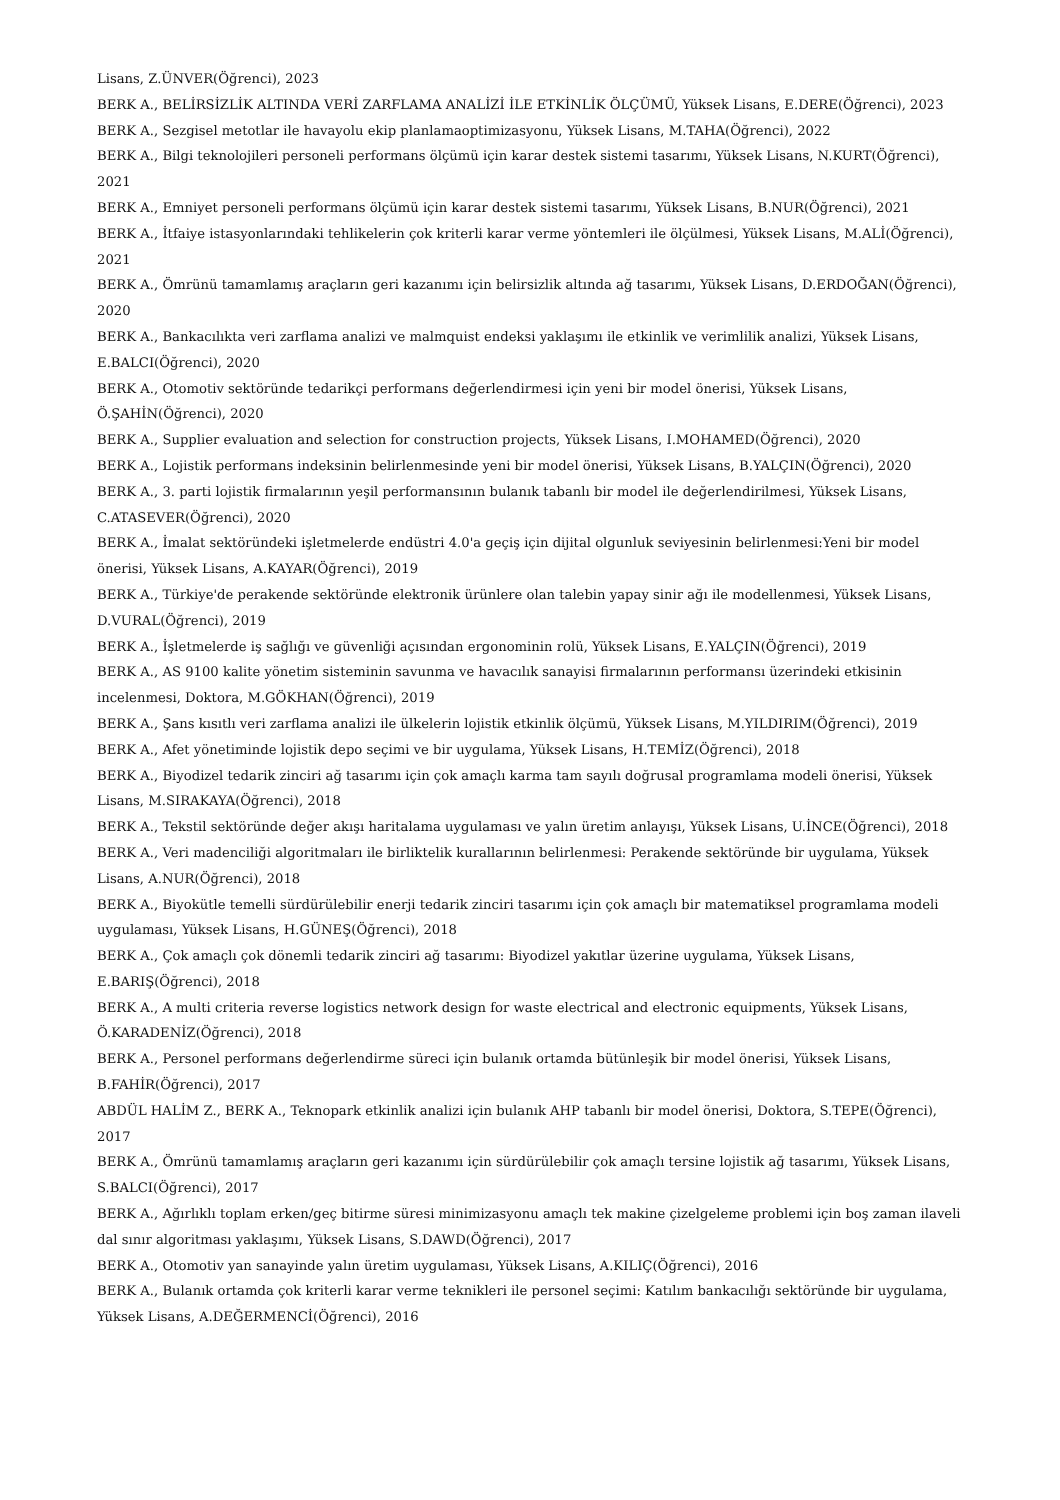Lisans, Z.ÜNVER(Öğrenci), 2023
BERK A., BELİRSİZLİK ALTINDA VERİ ZARFLAMA ANALİZİ İLE ETKİNLİK ÖLÇÜMÜ, Yüksek Lisans, E.DERE(Öğrenci), 2023
BERK A., Sezgisel metotlar ile havayolu ekip planlamaoptimizasyonu, Yüksek Lisans, M.TAHA(Öğrenci), 2022
BERK A., Bilgi teknolojileri personeli performans ölçümü için karar destek sistemi tasarımı, Yüksek Lisans, N.KURT(Öğrenci), 2021
BERK A., Emniyet personeli performans ölçümü için karar destek sistemi tasarımı, Yüksek Lisans, B.NUR(Öğrenci), 2021
BERK A., İtfaiye istasyonlarındaki tehlikelerin çok kriterli karar verme yöntemleri ile ölçülmesi, Yüksek Lisans, M.ALİ(Öğrenci), 2021
BERK A., Ömrünü tamamlamış araçların geri kazanımı için belirsizlik altında ağ tasarımı, Yüksek Lisans, D.ERDOĞAN(Öğrenci), 2020
BERK A., Bankacılıkta veri zarflama analizi ve malmquist endeksi yaklaşımı ile etkinlik ve verimlilik analizi, Yüksek Lisans, E.BALCI(Öğrenci), 2020
BERK A., Otomotiv sektöründe tedarikçi performans değerlendirmesi için yeni bir model önerisi, Yüksek Lisans, Ö.ŞAHİN(Öğrenci), 2020
BERK A., Supplier evaluation and selection for construction projects, Yüksek Lisans, I.MOHAMED(Öğrenci), 2020
BERK A., Lojistik performans indeksinin belirlenmesinde yeni bir model önerisi, Yüksek Lisans, B.YALÇIN(Öğrenci), 2020
BERK A., 3. parti lojistik firmalarının yeşil performansının bulanık tabanlı bir model ile değerlendirilmesi, Yüksek Lisans, C.ATASEVER(Öğrenci), 2020
BERK A., İmalat sektöründeki işletmelerde endüstri 4.0'a geçiş için dijital olgunluk seviyesinin belirlenmesi:Yeni bir model önerisi, Yüksek Lisans, A.KAYAR(Öğrenci), 2019
BERK A., Türkiye'de perakende sektöründe elektronik ürünlere olan talebin yapay sinir ağı ile modellenmesi, Yüksek Lisans, D.VURAL(Öğrenci), 2019
BERK A., İşletmelerde iş sağlığı ve güvenliği açısından ergonominin rolü, Yüksek Lisans, E.YALÇIN(Öğrenci), 2019
BERK A., AS 9100 kalite yönetim sisteminin savunma ve havacılık sanayisi firmalarının performansı üzerindeki etkisinin incelenmesi, Doktora, M.GÖKHAN(Öğrenci), 2019
BERK A., Şans kısıtlı veri zarflama analizi ile ülkelerin lojistik etkinlik ölçümü, Yüksek Lisans, M.YILDIRIM(Öğrenci), 2019
BERK A., Afet yönetiminde lojistik depo seçimi ve bir uygulama, Yüksek Lisans, H.TEMİZ(Öğrenci), 2018
BERK A., Biyodizel tedarik zinciri ağ tasarımı için çok amaçlı karma tam sayılı doğrusal programlama modeli önerisi, Yüksek Lisans, M.SIRAKAYA(Öğrenci), 2018
BERK A., Tekstil sektöründe değer akışı haritalama uygulaması ve yalın üretim anlayışı, Yüksek Lisans, U.İNCE(Öğrenci), 2018
BERK A., Veri madenciliği algoritmaları ile birliktelik kurallarının belirlenmesi: Perakende sektöründe bir uygulama, Yüksek Lisans, A.NUR(Öğrenci), 2018
BERK A., Biyokütle temelli sürdürülebilir enerji tedarik zinciri tasarımı için çok amaçlı bir matematiksel programlama modeli uygulaması, Yüksek Lisans, H.GÜNEŞ(Öğrenci), 2018
BERK A., Çok amaçlı çok dönemli tedarik zinciri ağ tasarımı: Biyodizel yakıtlar üzerine uygulama, Yüksek Lisans, E.BARIŞ(Öğrenci), 2018
BERK A., A multi criteria reverse logistics network design for waste electrical and electronic equipments, Yüksek Lisans, Ö.KARADENİZ(Öğrenci), 2018
BERK A., Personel performans değerlendirme süreci için bulanık ortamda bütünleşik bir model önerisi, Yüksek Lisans, B.FAHİR(Öğrenci), 2017
ABDÜL HALİM Z., BERK A., Teknopark etkinlik analizi için bulanık AHP tabanlı bir model önerisi, Doktora, S.TEPE(Öğrenci), 2017
BERK A., Ömrünü tamamlamış araçların geri kazanımı için sürdürülebilir çok amaçlı tersine lojistik ağ tasarımı, Yüksek Lisans, S.BALCI(Öğrenci), 2017
BERK A., Ağırlıklı toplam erken/geç bitirme süresi minimizasyonu amaçlı tek makine çizelgeleme problemi için boş zaman ilaveli dal sınır algoritması yaklaşımı, Yüksek Lisans, S.DAWD(Öğrenci), 2017
BERK A., Otomotiv yan sanayinde yalın üretim uygulaması, Yüksek Lisans, A.KILIÇ(Öğrenci), 2016
BERK A., Bulanık ortamda çok kriterli karar verme teknikleri ile personel seçimi: Katılım bankacılığı sektöründe bir uygulama, Yüksek Lisans, A.DEĞERMENCİ(Öğrenci), 2016